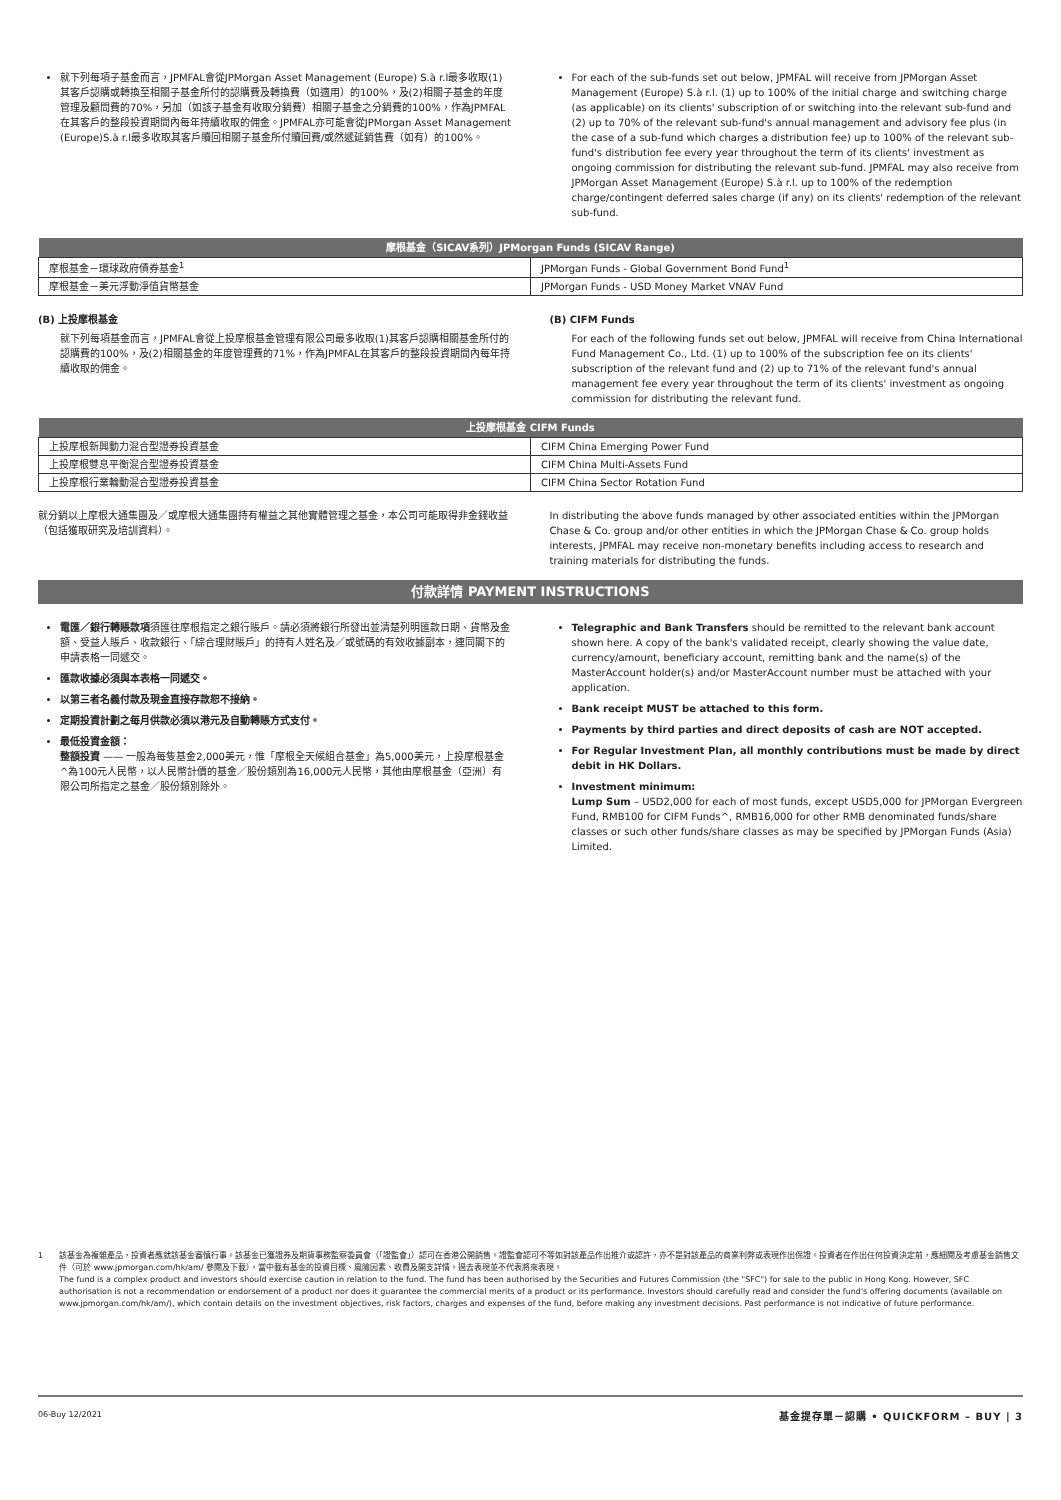就下列每項子基金而言，JPMFAL會從JPMorgan Asset Management (Europe) S.à r.l最多收取(1)其客戶認購或轉換至相關子基金所付的認購費及轉換費（如適用）的100%，及(2)相關子基金的年度管理及顧問費的70%，另加（如該子基金有收取分銷費）相關子基金之分銷費的100%，作為JPMFAL在其客戶的整段投資期間內每年持續收取的佣金。JPMFAL亦可能會從JPMorgan Asset Management (Europe)S.à r.l最多收取其客戶贖回相關子基金所付贖回費/或然遞延銷售費（如有）的100%。
For each of the sub-funds set out below, JPMFAL will receive from JPMorgan Asset Management (Europe) S.à r.l. (1) up to 100% of the initial charge and switching charge (as applicable) on its clients' subscription of or switching into the relevant sub-fund and (2) up to 70% of the relevant sub-fund's annual management and advisory fee plus (in the case of a sub-fund which charges a distribution fee) up to 100% of the relevant sub-fund's distribution fee every year throughout the term of its clients' investment as ongoing commission for distributing the relevant sub-fund. JPMFAL may also receive from JPMorgan Asset Management (Europe) S.à r.l. up to 100% of the redemption charge/contingent deferred sales charge (if any) on its clients' redemption of the relevant sub-fund.
| 摩根基金（SICAV系列）JPMorgan Funds (SICAV Range) | |
| --- | --- |
| 摩根基金－環球政府債券基金<sup>1</sup> | JPMorgan Funds - Global Government Bond Fund<sup>1</sup> |
| 摩根基金－美元浮動淨值貨幣基金 | JPMorgan Funds - USD Money Market VNAV Fund |
(B) 上投摩根基金
就下列每項基金而言，JPMFAL會從上投摩根基金管理有限公司最多收取(1)其客戶認購相關基金所付的認購費的100%，及(2)相關基金的年度管理費的71%，作為JPMFAL在其客戶的整段投資期間內每年持續收取的佣金。
(B) CIFM Funds
For each of the following funds set out below, JPMFAL will receive from China International Fund Management Co., Ltd. (1) up to 100% of the subscription fee on its clients' subscription of the relevant fund and (2) up to 71% of the relevant fund's annual management fee every year throughout the term of its clients' investment as ongoing commission for distributing the relevant fund.
| 上投摩根基金 CIFM Funds | |
| --- | --- |
| 上投摩根新興動力混合型證券投資基金 | CIFM China Emerging Power Fund |
| 上投摩根雙息平衡混合型證券投資基金 | CIFM China Multi-Assets Fund |
| 上投摩根行業輪動混合型證券投資基金 | CIFM China Sector Rotation Fund |
就分銷以上摩根大通集團及／或摩根大通集團持有權益之其他實體管理之基金，本公司可能取得非金錢收益（包括獲取研究及培訓資料）。
In distributing the above funds managed by other associated entities within the JPMorgan Chase & Co. group and/or other entities in which the JPMorgan Chase & Co. group holds interests, JPMFAL may receive non-monetary benefits including access to research and training materials for distributing the funds.
付款詳情 PAYMENT INSTRUCTIONS
電匯／銀行轉賬款項須匯往摩根指定之銀行賬戶。請必須將銀行所發出並清楚列明匯款日期、貨幣及金額、受益人賬戶、收款銀行、「綜合理財賬戶」的持有人姓名及／或號碼的有效收據副本，連同閣下的申請表格一同遞交。
匯款收據必須與本表格一同遞交。
以第三者名義付款及現金直接存款恕不接納。
定期投資計劃之每月供款必須以港元及自動轉賬方式支付。
最低投資金額：
整額投資 —— 一般為每隻基金2,000美元，惟「摩根全天候組合基金」為5,000美元，上投摩根基金^為100元人民幣，以人民幣計價的基金／股份類別為16,000元人民幣，其他由摩根基金（亞洲）有限公司所指定之基金／股份類別除外。
Telegraphic and Bank Transfers should be remitted to the relevant bank account shown here. A copy of the bank's validated receipt, clearly showing the value date, currency/amount, beneficiary account, remitting bank and the name(s) of the MasterAccount holder(s) and/or MasterAccount number must be attached with your application.
Bank receipt MUST be attached to this form.
Payments by third parties and direct deposits of cash are NOT accepted.
For Regular Investment Plan, all monthly contributions must be made by direct debit in HK Dollars.
Investment minimum:
Lump Sum – USD2,000 for each of most funds, except USD5,000 for JPMorgan Evergreen Fund, RMB100 for CIFM Funds^, RMB16,000 for other RMB denominated funds/share classes or such other funds/share classes as may be specified by JPMorgan Funds (Asia) Limited.
1 該基金為複雜產品，投資者應就該基金審慎行事。該基金已獲證券及期貨事務監察委員會（「證監會」）認可在香港公開銷售。證監會認可不等如對該產品作出推介或認許，亦不是對該產品的商業利弊或表現作出保證。投資者在作出任何投資決定前，應細閱及考慮基金銷售文件（可於 www.jpmorgan.com/hk/am/ 參閱及下載），當中載有基金的投資目標、風險因素、收費及開支詳情。過去表現並不代表將來表現。
The fund is a complex product and investors should exercise caution in relation to the fund. The fund has been authorised by the Securities and Futures Commission (the "SFC") for sale to the public in Hong Kong. However, SFC authorisation is not a recommendation or endorsement of a product nor does it guarantee the commercial merits of a product or its performance. Investors should carefully read and consider the fund's offering documents (available on www.jpmorgan.com/hk/am/), which contain details on the investment objectives, risk factors, charges and expenses of the fund, before making any investment decisions. Past performance is not indicative of future performance.
06-Buy 12/2021 基金提存單－認購 • QUICKFORM – BUY | 3